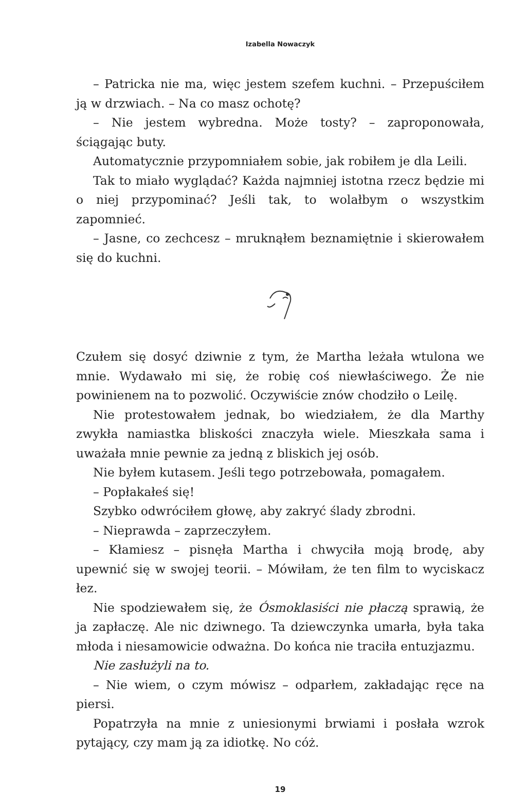Izabella Nowaczyk
– Patricka nie ma, więc jestem szefem kuchni. – Przepuściłem ją w drzwiach. – Na co masz ochotę?
– Nie jestem wybredna. Może tosty? – zaproponowała, ściągając buty.
Automatycznie przypomniałem sobie, jak robiłem je dla Leili.
Tak to miało wyglądać? Każda najmniej istotna rzecz będzie mi o niej przypominać? Jeśli tak, to wolałbym o wszystkim zapomnieć.
– Jasne, co zechcesz – mruknąłem beznamiętnie i skierowałem się do kuchni.
Czułem się dosyć dziwnie z tym, że Martha leżała wtulona we mnie. Wydawało mi się, że robię coś niewłaściwego. Że nie powinienem na to pozwolić. Oczywiście znów chodziło o Leilę.
Nie protestowałem jednak, bo wiedziałem, że dla Marthy zwykła namiastka bliskości znaczyła wiele. Mieszkała sama i uważała mnie pewnie za jedną z bliskich jej osób.
Nie byłem kutasem. Jeśli tego potrzebowała, pomagałem.
– Popłakałeś się!
Szybko odwróciłem głowę, aby zakryć ślady zbrodni.
– Nieprawda – zaprzeczyłem.
– Kłamiesz – pisnęła Martha i chwyciła moją brodę, aby upewnić się w swojej teorii. – Mówiłam, że ten film to wyciskacz łez.
Nie spodziewałem się, że Ósmoklasiści nie płaczą sprawią, że ja zapłaczę. Ale nic dziwnego. Ta dziewczynka umarła, była taka młoda i niesamowicie odważna. Do końca nie traciła entuzjazmu.
Nie zasłużyli na to.
– Nie wiem, o czym mówisz – odparłem, zakładając ręce na piersi.
Popatrzyła na mnie z uniesionymi brwiami i posłała wzrok pytający, czy mam ją za idiotkę. No cóż.
19